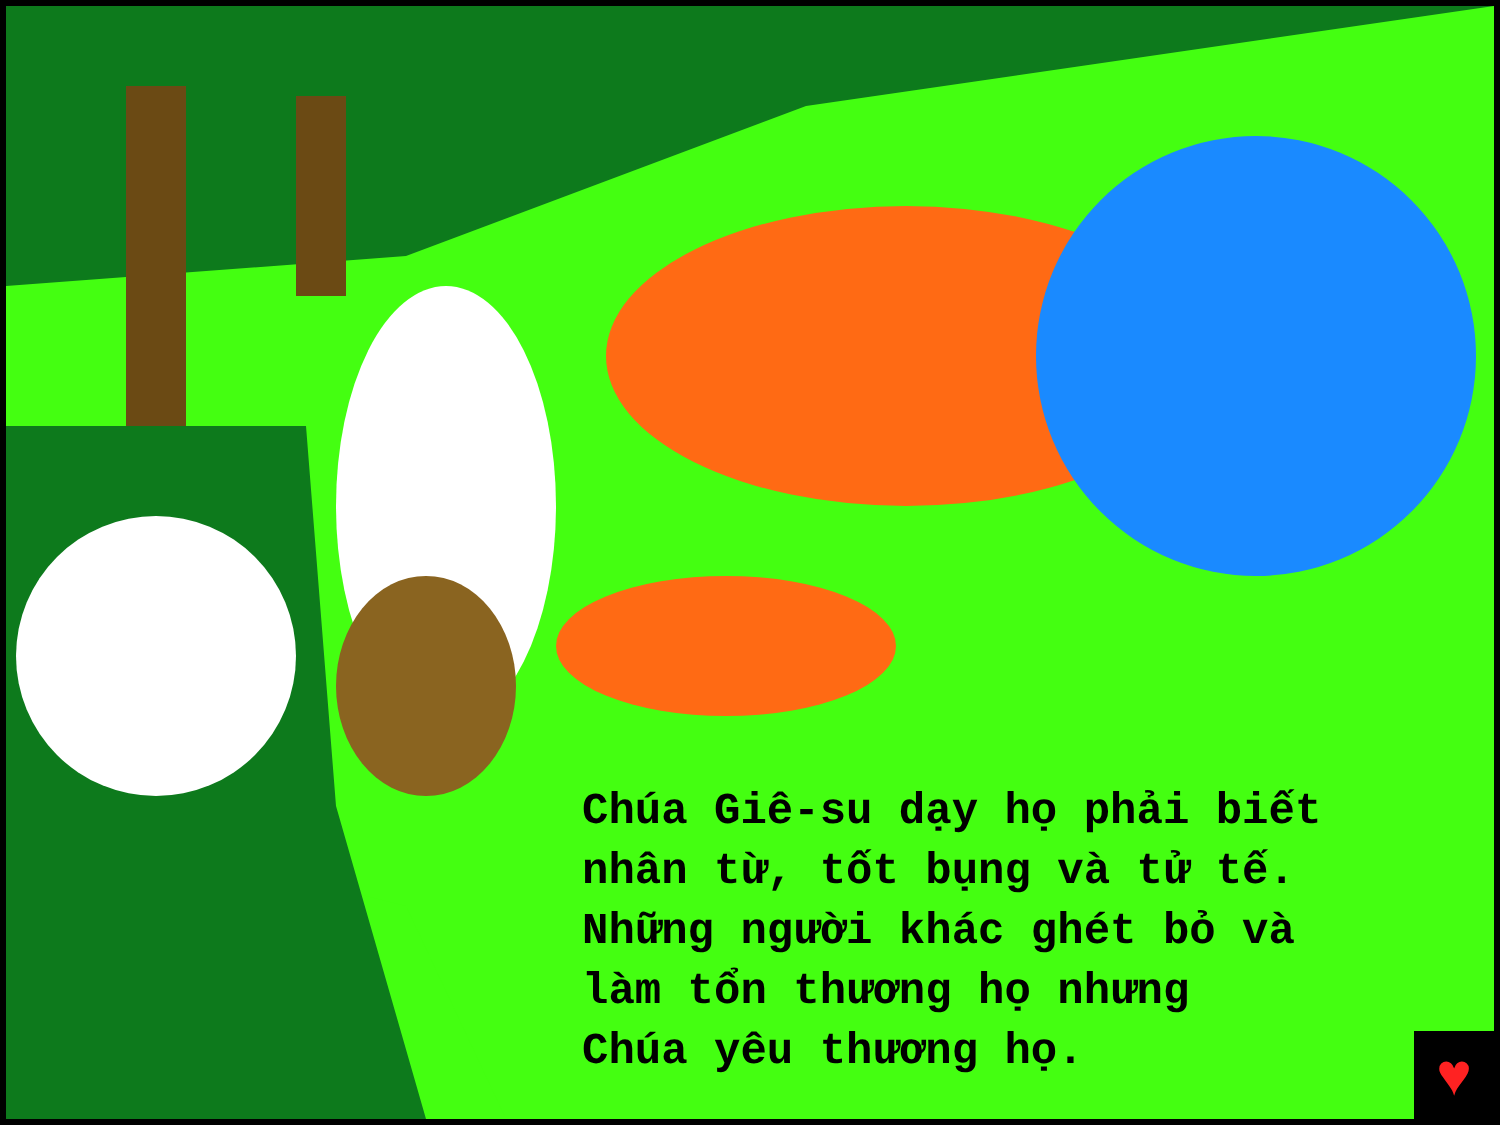Chúa Giê-su dạy họ phải biết
nhân từ, tốt bụng và tử tế.
Những người khác ghét bỏ và
làm tổn thương họ nhưng
Chúa yêu thương họ.
♥